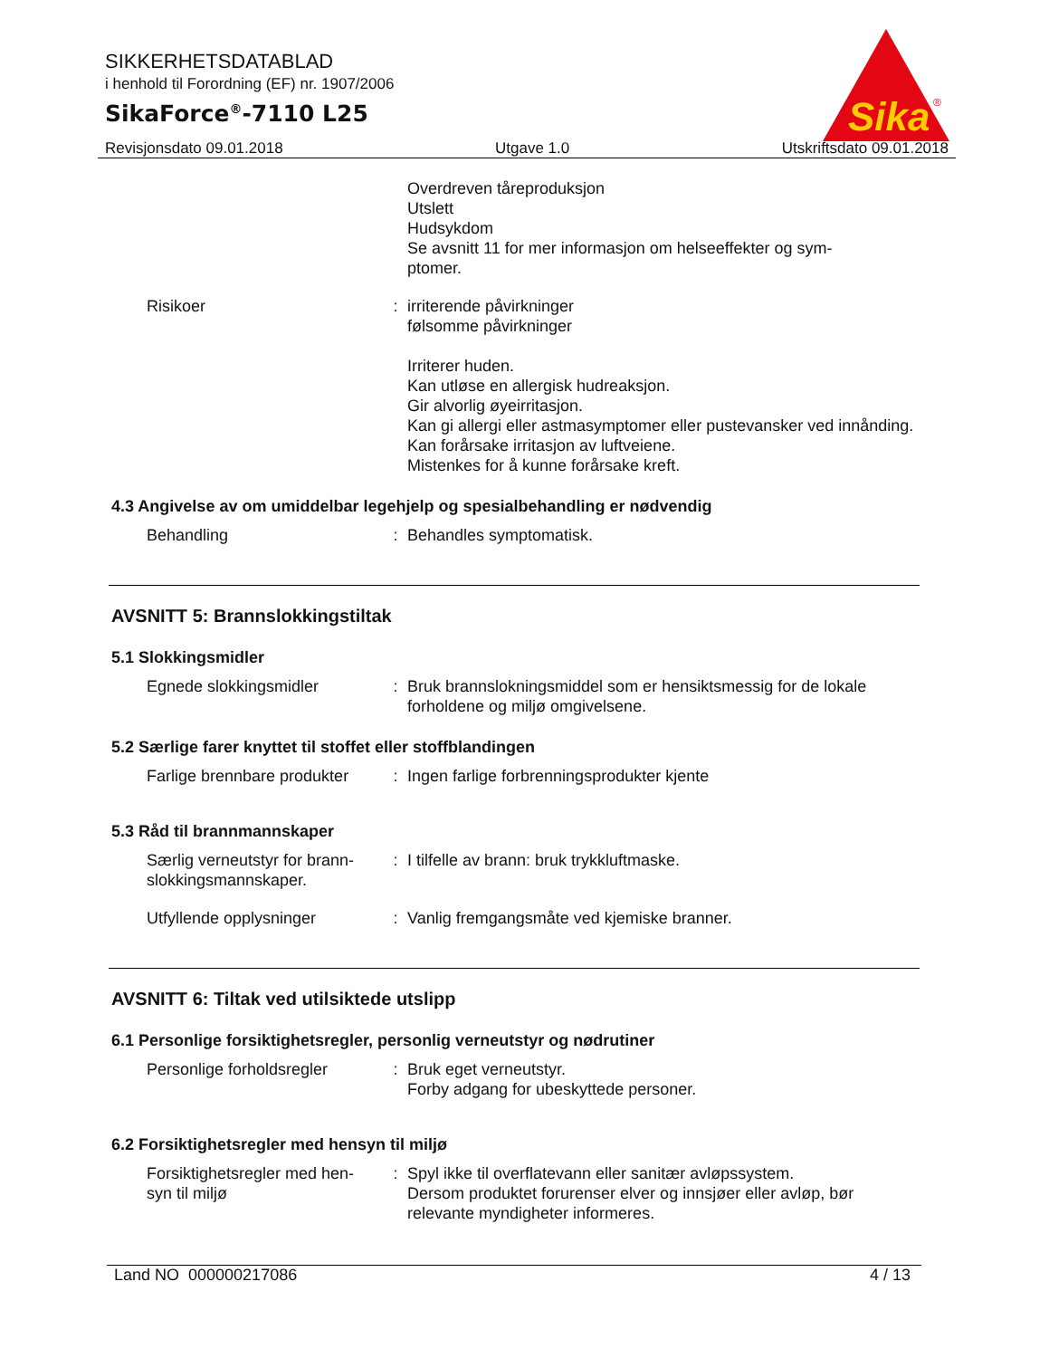SIKKERHETSDATABLAD
i henhold til Forordning (EF) nr. 1907/2006
SikaForce<sup>®</sup>-7110 L25
Sika
®
Revisjonsdato 09.01.2018 Utgave 1.0 Utskriftsdato 09.01.2018
Overdreven tåreproduksjon
Utslett
Hudsykdom
Se avsnitt 11 for mer informasjon om helseeffekter og sym-
ptomer.
Risikoer : irriterende påvirkninger
følsomme påvirkninger
Irriterer huden.
Kan utløse en allergisk hudreaksjon.
Gir alvorlig øyeirritasjon.
Kan gi allergi eller astmasymptomer eller pustevansker ved innånding.
Kan forårsake irritasjon av luftveiene.
Mistenkes for å kunne forårsake kreft.
4.3 Angivelse av om umiddelbar legehjelp og spesialbehandling er nødvendig
Behandling : Behandles symptomatisk.
AVSNITT 5: Brannslokkingstiltak
5.1 Slokkingsmidler
Egnede slokkingsmidler : Bruk brannslokningsmiddel som er hensiktsmessig for de lokale forholdene og miljø omgivelsene.
5.2 Særlige farer knyttet til stoffet eller stoffblandingen
Farlige brennbare produkter
: Ingen farlige forbrenningsprodukter kjente
5.3 Råd til brannmannskaper
Særlig verneutstyr for brann-
slokkingsmannskaper.
: I tilfelle av brann: bruk trykkluftmaske.
Utfyllende opplysninger : Vanlig fremgangsmåte ved kjemiske branner.
AVSNITT 6: Tiltak ved utilsiktede utslipp
6.1 Personlige forsiktighetsregler, personlig verneutstyr og nødrutiner
Personlige forholdsregler
: Bruk eget verneutstyr.
Forby adgang for ubeskyttede personer.
6.2 Forsiktighetsregler med hensyn til miljø
Forsiktighetsregler med hen-
syn til miljø
: Spyl ikke til overflatevann eller sanitær avløpssystem.
Dersom produktet forurenser elver og innsjøer eller avløp, bør relevante myndigheter informeres.
Land NO 000000217086 4 / 13